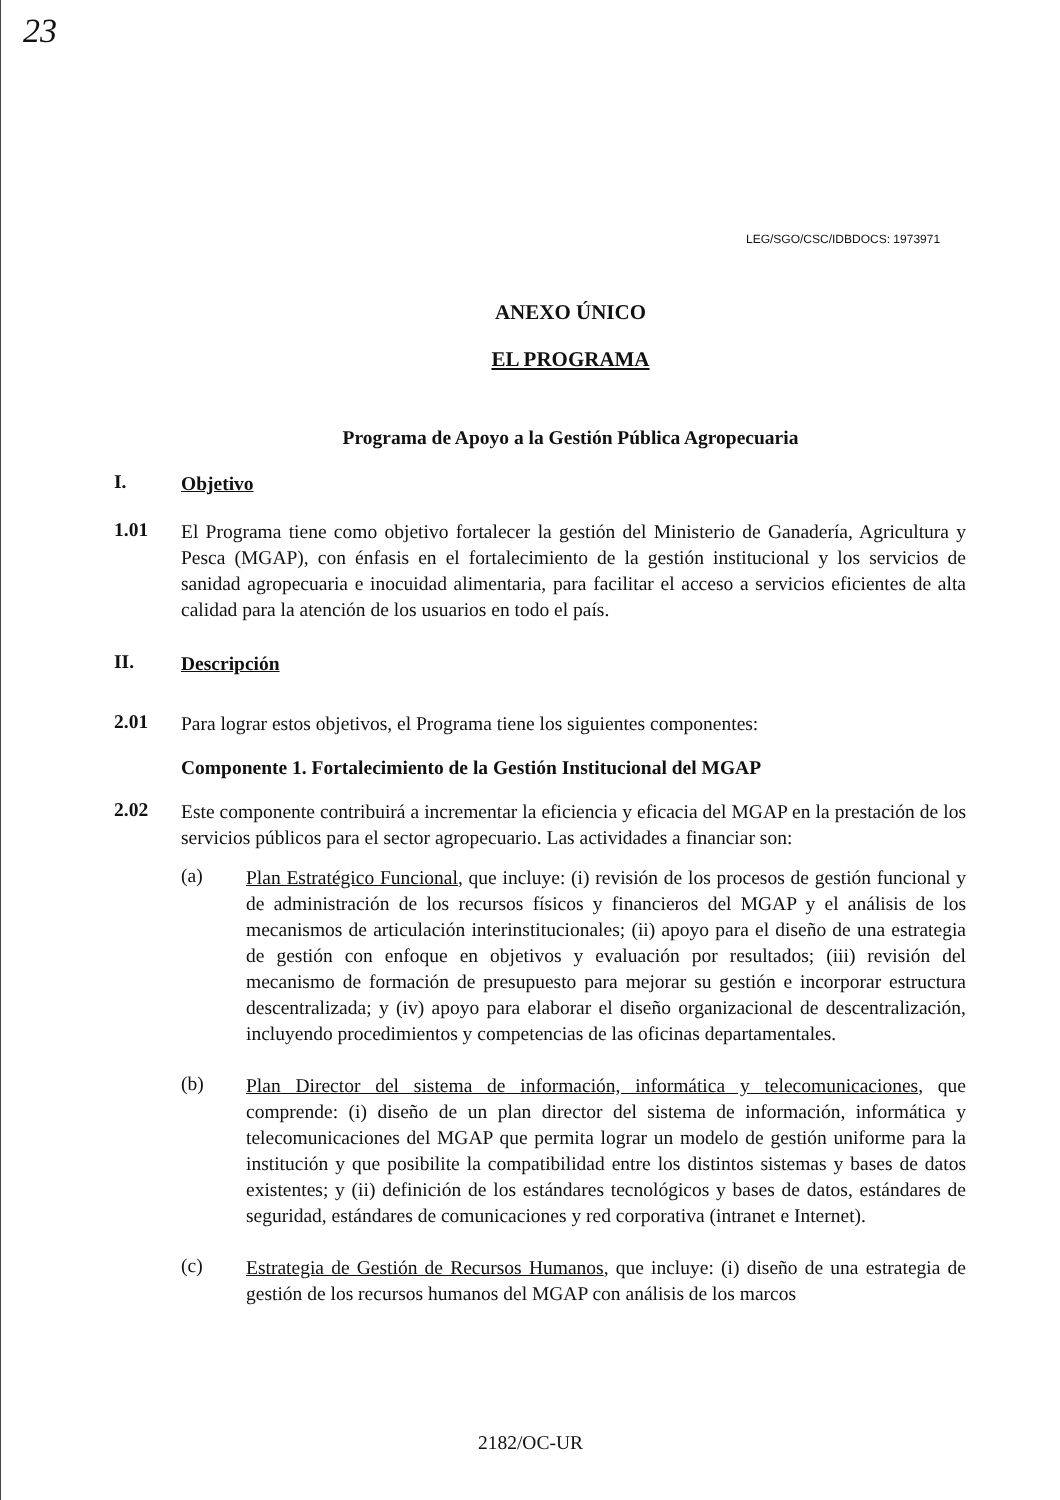23
LEG/SGO/CSC/IDBDOCS: 1973971
ANEXO ÚNICO
EL PROGRAMA
Programa de Apoyo a la Gestión Pública Agropecuaria
I.
Objetivo
1.01
El Programa tiene como objetivo fortalecer la gestión del Ministerio de Ganadería, Agricultura y Pesca (MGAP), con énfasis en el fortalecimiento de la gestión institucional y los servicios de sanidad agropecuaria e inocuidad alimentaria, para facilitar el acceso a servicios eficientes de alta calidad para la atención de los usuarios en todo el país.
II.
Descripción
2.01
Para lograr estos objetivos, el Programa tiene los siguientes componentes:
Componente 1. Fortalecimiento de la Gestión Institucional del MGAP
2.02
Este componente contribuirá a incrementar la eficiencia y eficacia del MGAP en la prestación de los servicios públicos para el sector agropecuario. Las actividades a financiar son:
(a)
Plan Estratégico Funcional, que incluye: (i) revisión de los procesos de gestión funcional y de administración de los recursos físicos y financieros del MGAP y el análisis de los mecanismos de articulación interinstitucionales; (ii) apoyo para el diseño de una estrategia de gestión con enfoque en objetivos y evaluación por resultados; (iii) revisión del mecanismo de formación de presupuesto para mejorar su gestión e incorporar estructura descentralizada; y (iv) apoyo para elaborar el diseño organizacional de descentralización, incluyendo procedimientos y competencias de las oficinas departamentales.
(b)
Plan Director del sistema de información, informática y telecomunicaciones, que comprende: (i) diseño de un plan director del sistema de información, informática y telecomunicaciones del MGAP que permita lograr un modelo de gestión uniforme para la institución y que posibilite la compatibilidad entre los distintos sistemas y bases de datos existentes; y (ii) definición de los estándares tecnológicos y bases de datos, estándares de seguridad, estándares de comunicaciones y red corporativa (intranet e Internet).
(c)
Estrategia de Gestión de Recursos Humanos, que incluye: (i) diseño de una estrategia de gestión de los recursos humanos del MGAP con análisis de los marcos
2182/OC-UR